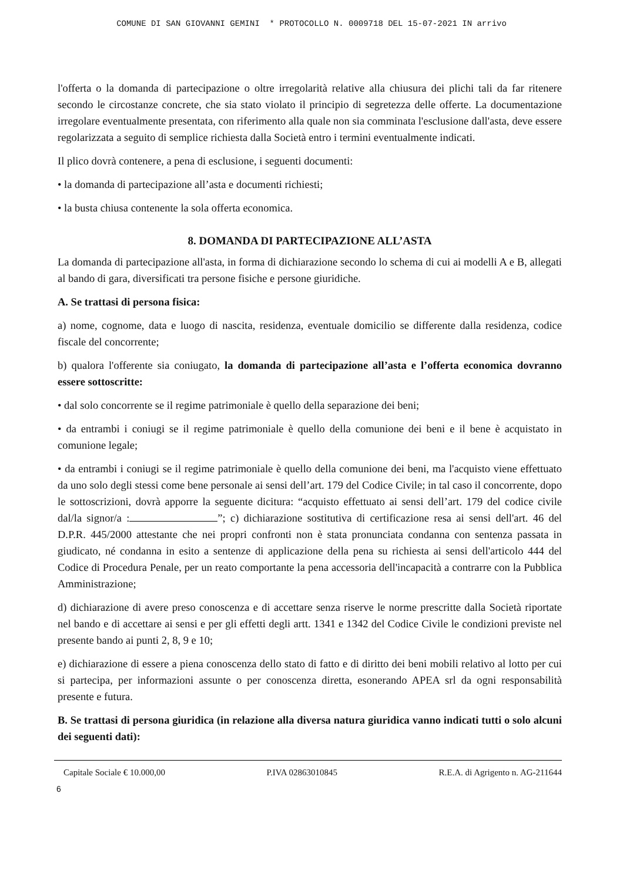COMUNE DI SAN GIOVANNI GEMINI * PROTOCOLLO N. 0009718 DEL 15-07-2021 IN arrivo
l'offerta o la domanda di partecipazione o oltre irregolarità relative alla chiusura dei plichi tali da far ritenere secondo le circostanze concrete, che sia stato violato il principio di segretezza delle offerte. La documentazione irregolare eventualmente presentata, con riferimento alla quale non sia comminata l'esclusione dall'asta, deve essere regolarizzata a seguito di semplice richiesta dalla Società entro i termini eventualmente indicati.
Il plico dovrà contenere, a pena di esclusione, i seguenti documenti:
• la domanda di partecipazione all’asta e documenti richiesti;
• la busta chiusa contenente la sola offerta economica.
8. DOMANDA DI PARTECIPAZIONE ALL’ASTA
La domanda di partecipazione all'asta, in forma di dichiarazione secondo lo schema di cui ai modelli A e B, allegati al bando di gara, diversificati tra persone fisiche e persone giuridiche.
A. Se trattasi di persona fisica:
a) nome, cognome, data e luogo di nascita, residenza, eventuale domicilio se differente dalla residenza, codice fiscale del concorrente;
b) qualora l'offerente sia coniugato, la domanda di partecipazione all’asta e l’offerta economica dovranno essere sottoscritte:
• dal solo concorrente se il regime patrimoniale è quello della separazione dei beni;
• da entrambi i coniugi se il regime patrimoniale è quello della comunione dei beni e il bene è acquistato in comunione legale;
• da entrambi i coniugi se il regime patrimoniale è quello della comunione dei beni, ma l'acquisto viene effettuato da uno solo degli stessi come bene personale ai sensi dell’art. 179 del Codice Civile; in tal caso il concorrente, dopo le sottoscrizioni, dovrà apporre la seguente dicitura: “acquisto effettuato ai sensi dell’art. 179 del codice civile dal/la signor/a : ”; c) dichiarazione sostitutiva di certificazione resa ai sensi dell'art. 46 del D.P.R. 445/2000 attestante che nei propri confronti non è stata pronunciata condanna con sentenza passata in giudicato, né condanna in esito a sentenze di applicazione della pena su richiesta ai sensi dell'articolo 444 del Codice di Procedura Penale, per un reato comportante la pena accessoria dell'incapacità a contrarre con la Pubblica Amministrazione;
d) dichiarazione di avere preso conoscenza e di accettare senza riserve le norme prescritte dalla Società riportate nel bando e di accettare ai sensi e per gli effetti degli artt. 1341 e 1342 del Codice Civile le condizioni previste nel presente bando ai punti 2, 8, 9 e 10;
e) dichiarazione di essere a piena conoscenza dello stato di fatto e di diritto dei beni mobili relativo al lotto per cui si partecipa, per informazioni assunte o per conoscenza diretta, esonerando APEA srl da ogni responsabilità presente e futura.
B. Se trattasi di persona giuridica (in relazione alla diversa natura giuridica vanno indicati tutti o solo alcuni dei seguenti dati):
Capitale Sociale € 10.000,00 P.IVA 02863010845 R.E.A. di Agrigento n. AG-211644
6